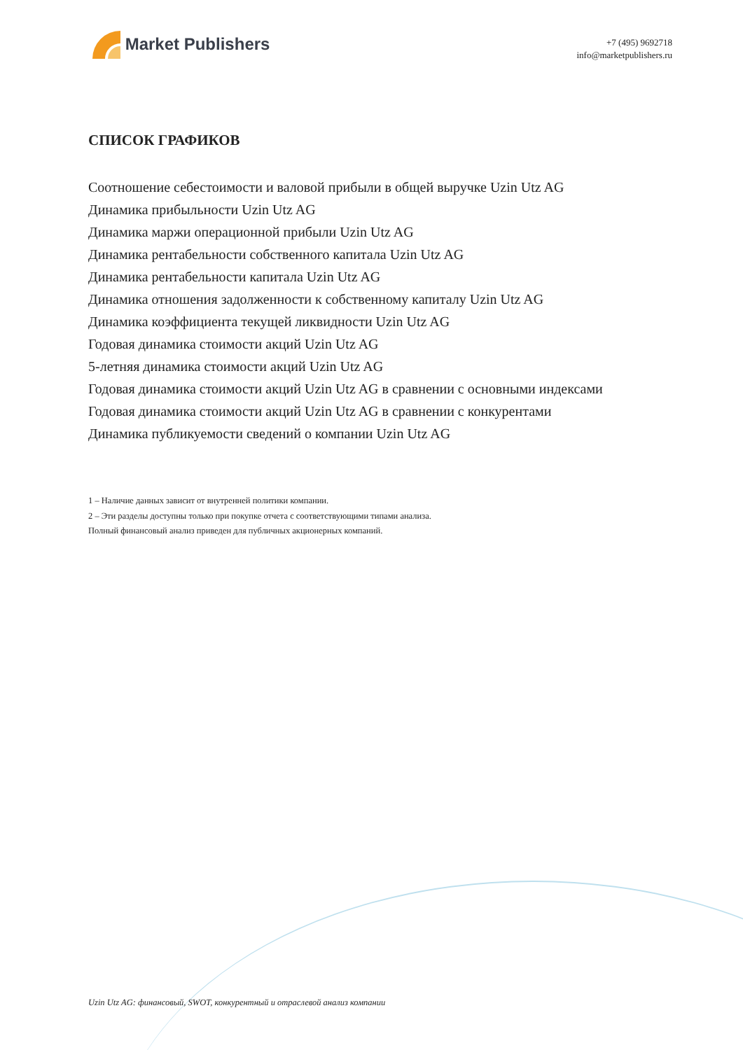Market Publishers
+7 (495) 9692718
info@marketpublishers.ru
СПИСОК ГРАФИКОВ
Соотношение себестоимости и валовой прибыли в общей выручке Uzin Utz AG
Динамика прибыльности Uzin Utz AG
Динамика маржи операционной прибыли Uzin Utz AG
Динамика рентабельности собственного капитала Uzin Utz AG
Динамика рентабельности капитала Uzin Utz AG
Динамика отношения задолженности к собственному капиталу Uzin Utz AG
Динамика коэффициента текущей ликвидности Uzin Utz AG
Годовая динамика стоимости акций Uzin Utz AG
5-летняя динамика стоимости акций Uzin Utz AG
Годовая динамика стоимости акций Uzin Utz AG в сравнении с основными индексами
Годовая динамика стоимости акций Uzin Utz AG в сравнении с конкурентами
Динамика публикуемости сведений о компании Uzin Utz AG
1 – Наличие данных зависит от внутренней политики компании.
2 – Эти разделы доступны только при покупке отчета с соответствующими типами анализа.
Полный финансовый анализ приведен для публичных акционерных компаний.
Uzin Utz AG: финансовый, SWOT, конкурентный и отраслевой анализ компании